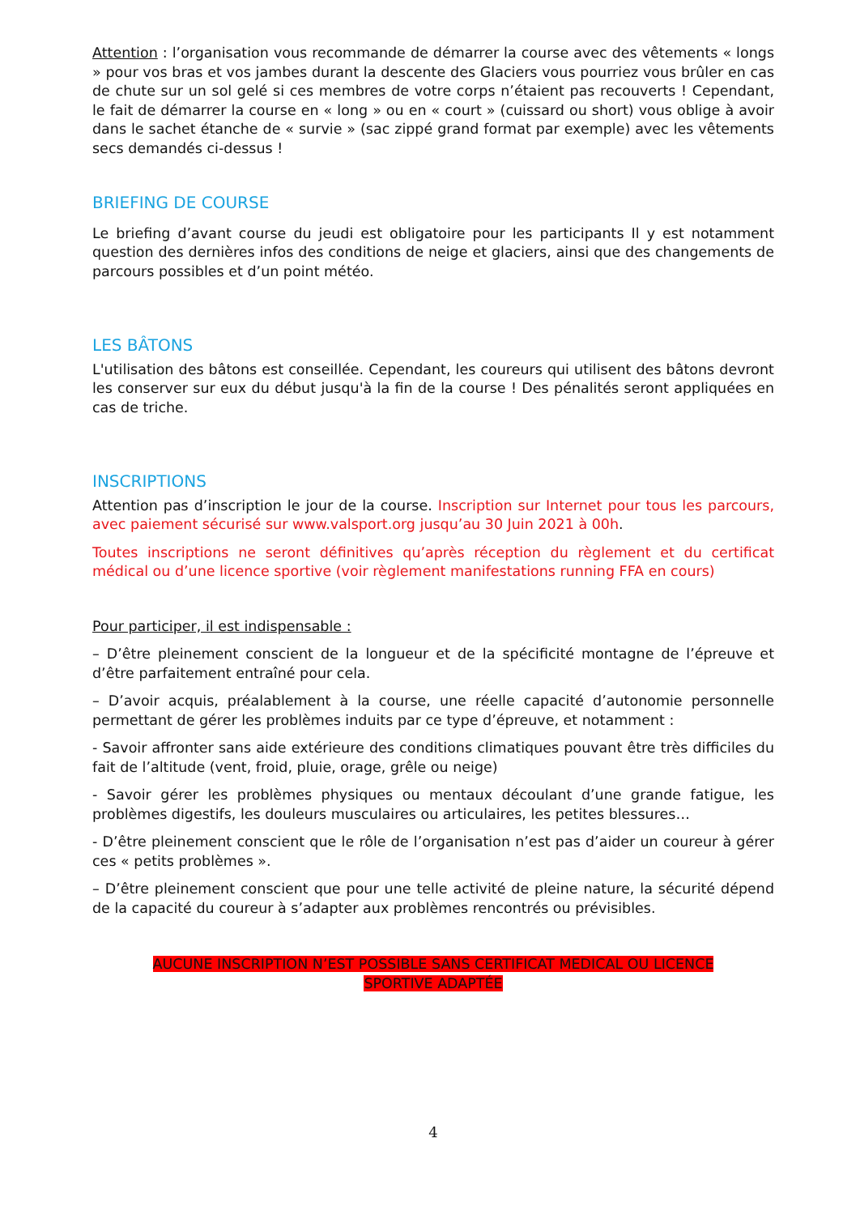Attention : l’organisation vous recommande de démarrer la course avec des vêtements « longs » pour vos bras et vos jambes durant la descente des Glaciers vous pourriez vous brûler en cas de chute sur un sol gelé si ces membres de votre corps n’étaient pas recouverts ! Cependant, le fait de démarrer la course en « long » ou en « court » (cuissard ou short) vous oblige à avoir dans le sachet étanche de « survie » (sac zippé grand format par exemple) avec les vêtements secs demandés ci-dessus !
BRIEFING DE COURSE
Le briefing d’avant course du jeudi est obligatoire pour les participants Il y est notamment question des dernières infos des conditions de neige et glaciers, ainsi que des changements de parcours possibles et d’un point météo.
LES BÂTONS
L'utilisation des bâtons est conseillée. Cependant, les coureurs qui utilisent des bâtons devront les conserver sur eux du début jusqu'à la fin de la course ! Des pénalités seront appliquées en cas de triche.
INSCRIPTIONS
Attention pas d’inscription le jour de la course. Inscription sur Internet pour tous les parcours, avec paiement sécurisé sur www.valsport.org jusqu’au 30 Juin 2021 à 00h.
Toutes inscriptions ne seront définitives qu’après réception du règlement et du certificat médical ou d’une licence sportive (voir règlement manifestations running FFA en cours)
Pour participer, il est indispensable :
– D’être pleinement conscient de la longueur et de la spécificité montagne de l’épreuve et d’être parfaitement entraîné pour cela.
– D’avoir acquis, préalablement à la course, une réelle capacité d’autonomie personnelle permettant de gérer les problèmes induits par ce type d’épreuve, et notamment :
- Savoir affronter sans aide extérieure des conditions climatiques pouvant être très difficiles du fait de l’altitude (vent, froid, pluie, orage, grêle ou neige)
- Savoir gérer les problèmes physiques ou mentaux découlant d’une grande fatigue, les problèmes digestifs, les douleurs musculaires ou articulaires, les petites blessures…
- D’être pleinement conscient que le rôle de l’organisation n’est pas d’aider un coureur à gérer ces « petits problèmes ».
– D’être pleinement conscient que pour une telle activité de pleine nature, la sécurité dépend de la capacité du coureur à s’adapter aux problèmes rencontrés ou prévisibles.
AUCUNE INSCRIPTION N’EST POSSIBLE SANS CERTIFICAT MEDICAL OU LICENCE
SPORTIVE ADAPTÉE
4